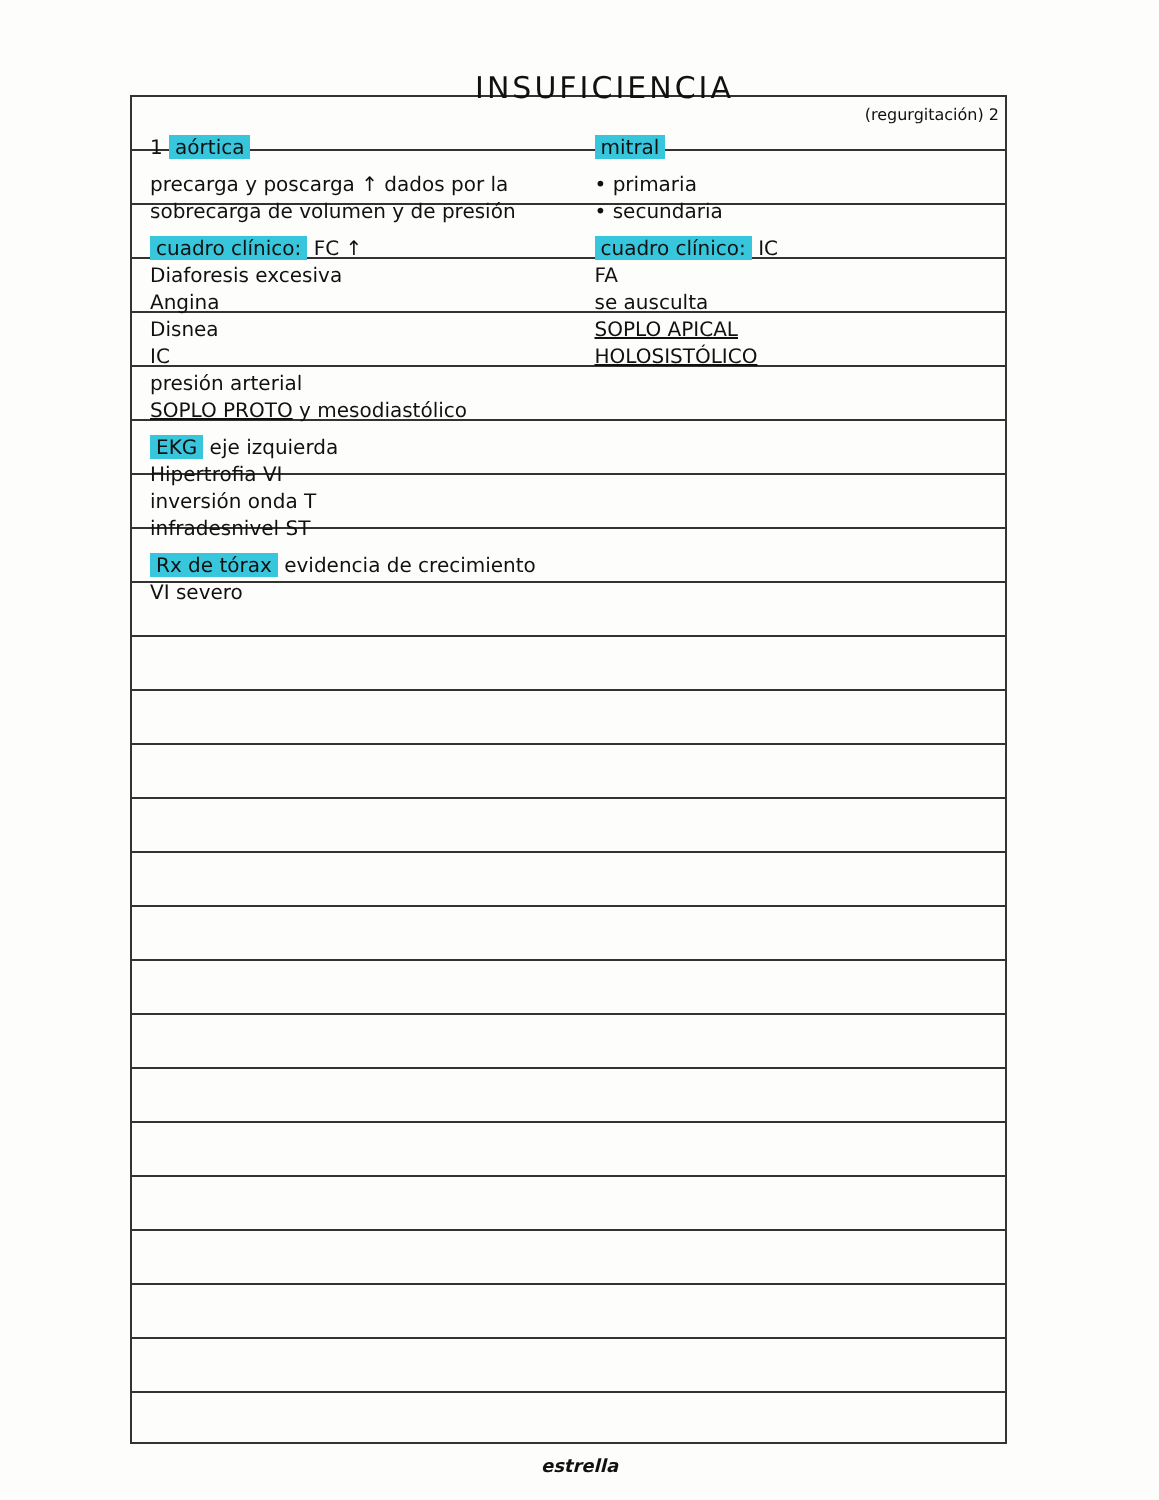INSUFICIENCIA
(regurgitación) 2
1 aórtica
precarga y poscarga ↑ dados por la sobrecarga de volumen y de presión
cuadro clínico: FC ↑
Diaforesis excesiva
Angina
Disnea
IC
presión arterial
SOPLO PROTO y mesodiastólico
EKG eje izquierda
Hipertrofia VI
inversión onda T
infradesnivel ST
Rx de tórax evidencia de crecimiento VI severo
mitral
• primaria
• secundaria
cuadro clínico: IC
FA
se ausculta
SOPLO APICAL
HOLOSISTÓLICO
estrella